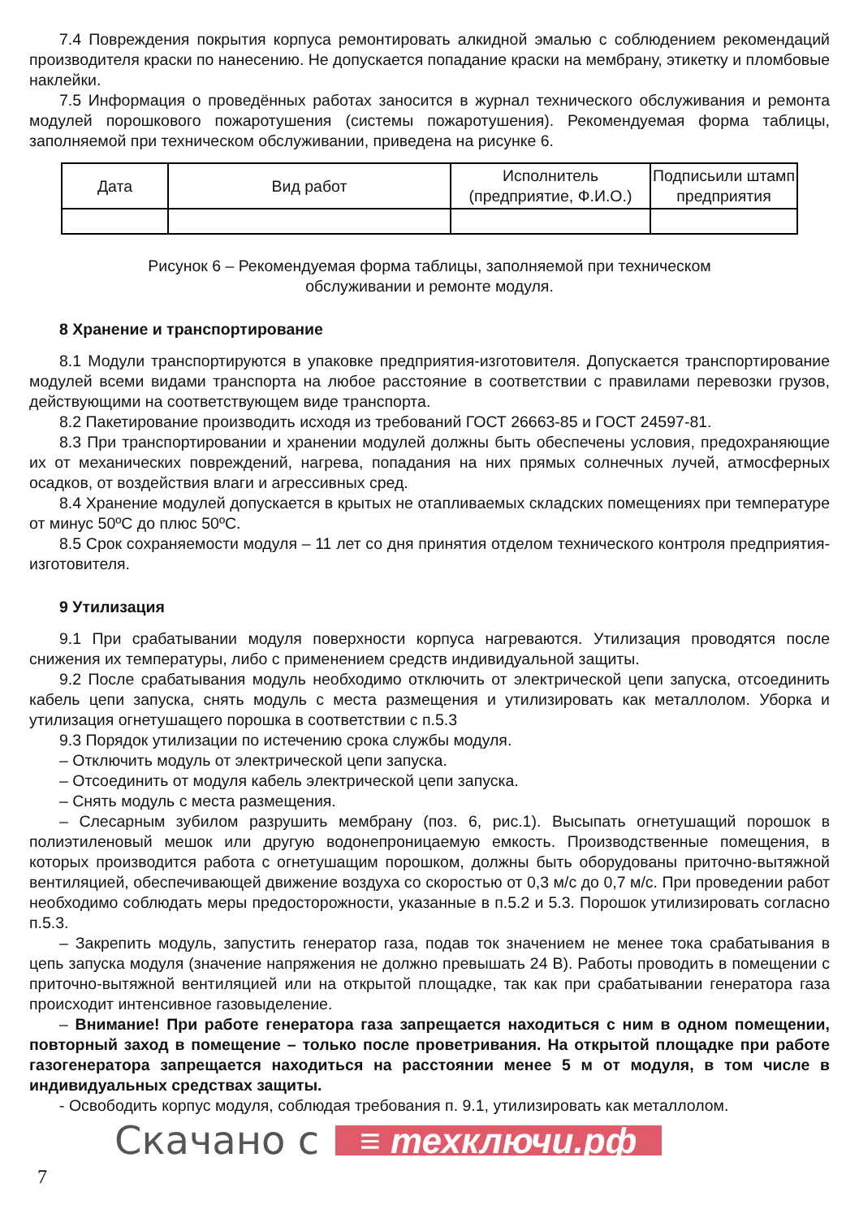7.4 Повреждения покрытия корпуса ремонтировать алкидной эмалью с соблюдением рекомендаций производителя краски по нанесению. Не допускается попадание краски на мембрану, этикетку и пломбовые наклейки.
7.5 Информация о проведённых работах заносится в журнал технического обслуживания и ремонта модулей порошкового пожаротушения (системы пожаротушения). Рекомендуемая форма таблицы, заполняемой при техническом обслуживании, приведена на рисунке 6.
| Дата | Вид работ | Исполнитель (предприятие, Ф.И.О.) | Подписьили штамп предприятия |
Рисунок 6 – Рекомендуемая форма таблицы, заполняемой при техническом
обслуживании и ремонте модуля.
8 Хранение и транспортирование
8.1 Модули транспортируются в упаковке предприятия-изготовителя. Допускается транспортирование модулей всеми видами транспорта на любое расстояние в соответствии с правилами перевозки грузов, действующими на соответствующем виде транспорта.
8.2 Пакетирование производить исходя из требований ГОСТ 26663-85 и ГОСТ 24597-81.
8.3 При транспортировании и хранении модулей должны быть обеспечены условия, предохраняющие их от механических повреждений, нагрева, попадания на них прямых солнечных лучей, атмосферных осадков, от воздействия влаги и агрессивных сред.
8.4 Хранение модулей допускается в крытых не отапливаемых складских помещениях при температуре от минус 50ºС до плюс 50ºС.
8.5 Срок сохраняемости модуля – 11 лет со дня принятия отделом технического контроля предприятия-изготовителя.
9 Утилизация
9.1 При срабатывании модуля поверхности корпуса нагреваются. Утилизация проводятся после снижения их температуры, либо с применением средств индивидуальной защиты.
9.2 После срабатывания модуль необходимо отключить от электрической цепи запуска, отсоединить кабель цепи запуска, снять модуль с места размещения и утилизировать как металлолом. Уборка и утилизация огнетушащего порошка в соответствии с п.5.3
9.3 Порядок утилизации по истечению срока службы модуля.
– Отключить модуль от электрической цепи запуска.
– Отсоединить от модуля кабель электрической цепи запуска.
– Снять модуль с места размещения.
– Слесарным зубилом разрушить мембрану (поз. 6, рис.1). Высыпать огнетушащий порошок в полиэтиленовый мешок или другую водонепроницаемую емкость. Производственные помещения, в которых производится работа с огнетушащим порошком, должны быть оборудованы приточно-вытяжной вентиляцией, обеспечивающей движение воздуха со скоростью от 0,3 м/с до 0,7 м/с. При проведении работ необходимо соблюдать меры предосторожности, указанные в п.5.2 и 5.3. Порошок утилизировать согласно п.5.3.
– Закрепить модуль, запустить генератор газа, подав ток значением не менее тока срабатывания в цепь запуска модуля (значение напряжения не должно превышать 24 В). Работы проводить в помещении с приточно-вытяжной вентиляцией или на открытой площадке, так как при срабатывании генератора газа происходит интенсивное газовыделение.
– Внимание! При работе генератора газа запрещается находиться с ним в одном помещении, повторный заход в помещение – только после проветривания. На открытой площадке при работе газогенератора запрещается находиться на расстоянии менее 5 м от модуля, в том числе в индивидуальных средствах защиты.
- Освободить корпус модуля, соблюдая требования п. 9.1, утилизировать как металлолом.
Скачано с ≡ техключи.рф
7